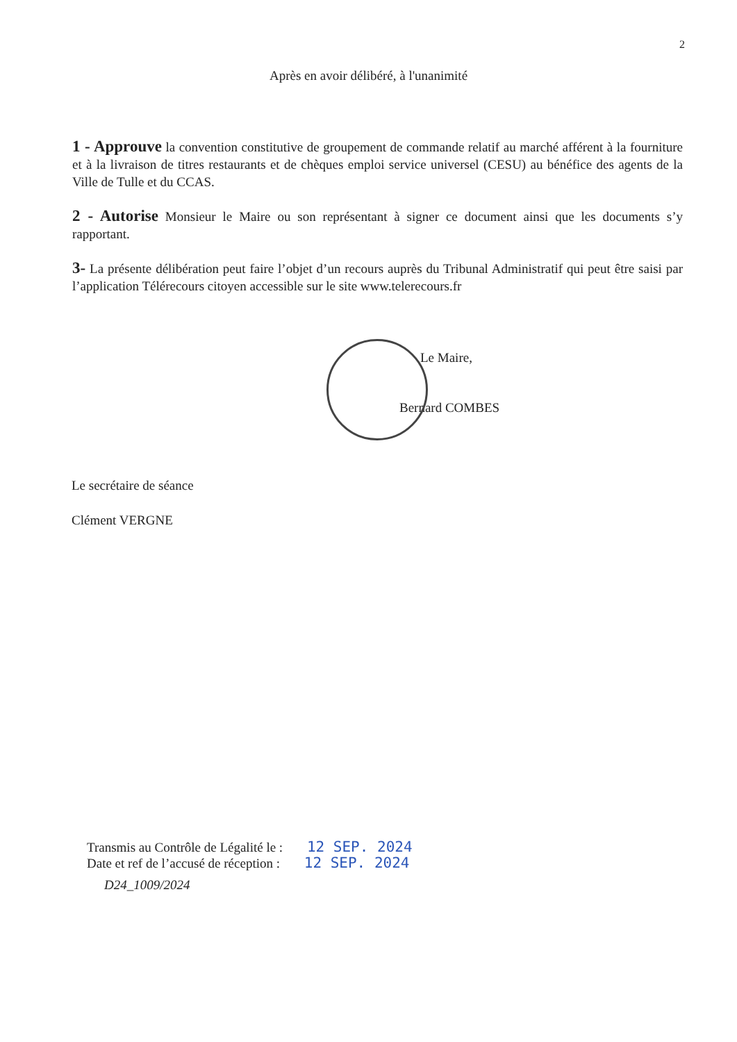2
Après en avoir délibéré, à l'unanimité
1 - Approuve la convention constitutive de groupement de commande relatif au marché afférent à la fourniture et à la livraison de titres restaurants et de chèques emploi service universel (CESU) au bénéfice des agents de la Ville de Tulle et du CCAS.
2 - Autorise Monsieur le Maire ou son représentant à signer ce document ainsi que les documents s’y rapportant.
3- La présente délibération peut faire l’objet d’un recours auprès du Tribunal Administratif qui peut être saisi par l’application Télérecours citoyen accessible sur le site www.telerecours.fr
Le Maire,
Bernard COMBES
Le secrétaire de séance
Clément VERGNE
Transmis au Contrôle de Légalité le : 12 SEP. 2024
Date et ref de l’accusé de réception : 12 SEP. 2024
D24_1009/2024